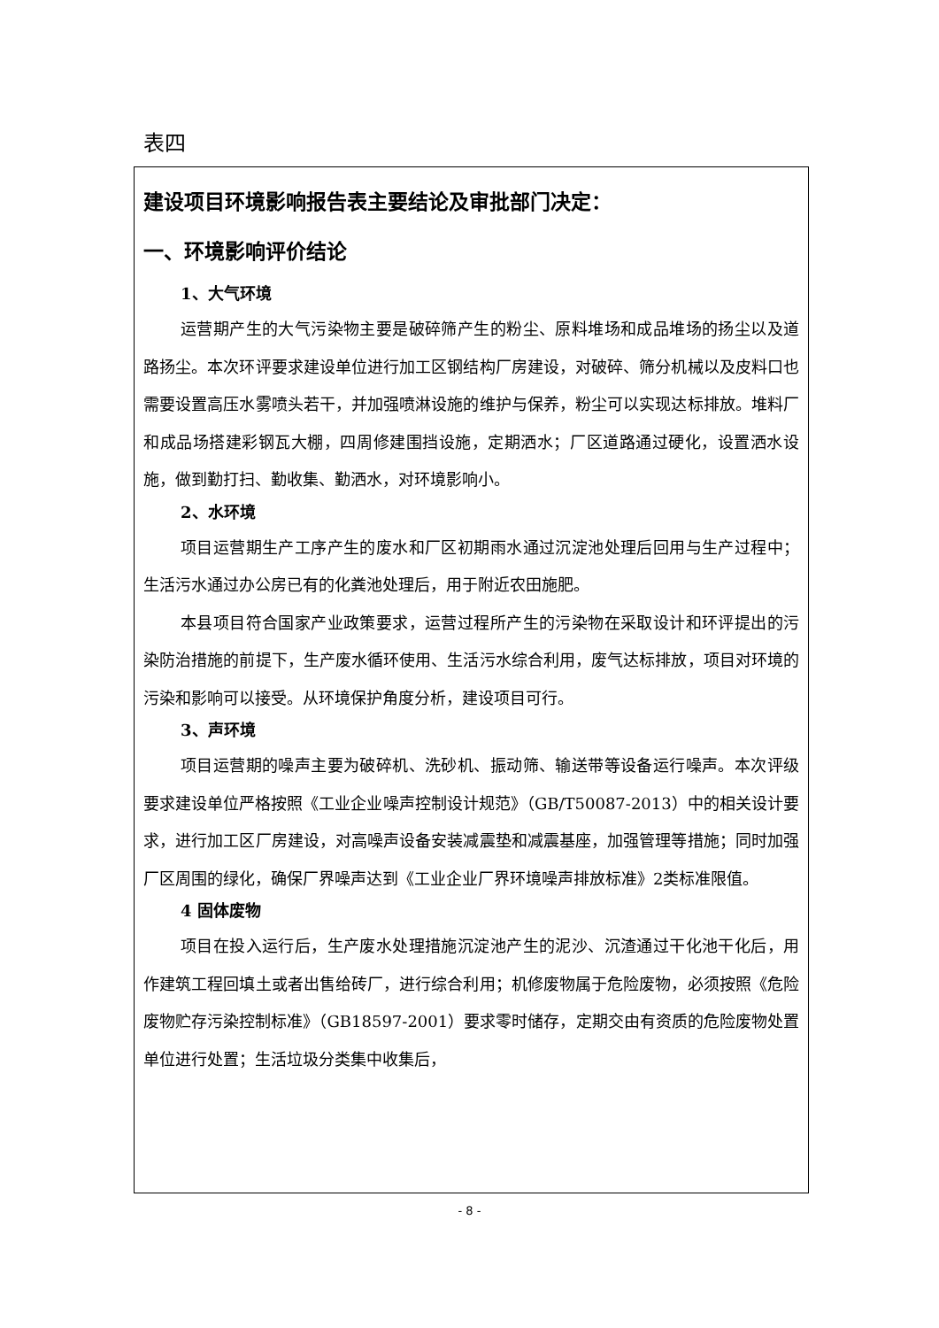表四
建设项目环境影响报告表主要结论及审批部门决定：
一、环境影响评价结论
1、大气环境
运营期产生的大气污染物主要是破碎筛产生的粉尘、原料堆场和成品堆场的扬尘以及道路扬尘。本次环评要求建设单位进行加工区钢结构厂房建设，对破碎、筛分机械以及皮料口也需要设置高压水雾喷头若干，并加强喷淋设施的维护与保养，粉尘可以实现达标排放。堆料厂和成品场搭建彩钢瓦大棚，四周修建围挡设施，定期洒水；厂区道路通过硬化，设置洒水设施，做到勤打扫、勤收集、勤洒水，对环境影响小。
2、水环境
项目运营期生产工序产生的废水和厂区初期雨水通过沉淀池处理后回用与生产过程中；生活污水通过办公房已有的化粪池处理后，用于附近农田施肥。
本县项目符合国家产业政策要求，运营过程所产生的污染物在采取设计和环评提出的污染防治措施的前提下，生产废水循环使用、生活污水综合利用，废气达标排放，项目对环境的污染和影响可以接受。从环境保护角度分析，建设项目可行。
3、声环境
项目运营期的噪声主要为破碎机、洗砂机、振动筛、输送带等设备运行噪声。本次评级要求建设单位严格按照《工业企业噪声控制设计规范》（GB/T50087-2013）中的相关设计要求，进行加工区厂房建设，对高噪声设备安装减震垫和减震基座，加强管理等措施；同时加强厂区周围的绿化，确保厂界噪声达到《工业企业厂界环境噪声排放标准》2类标准限值。
4 固体废物
项目在投入运行后，生产废水处理措施沉淀池产生的泥沙、沉渣通过干化池干化后，用作建筑工程回填土或者出售给砖厂，进行综合利用；机修废物属于危险废物，必须按照《危险废物贮存污染控制标准》（GB18597-2001）要求零时储存，定期交由有资质的危险废物处置单位进行处置；生活垃圾分类集中收集后，
- 8 -